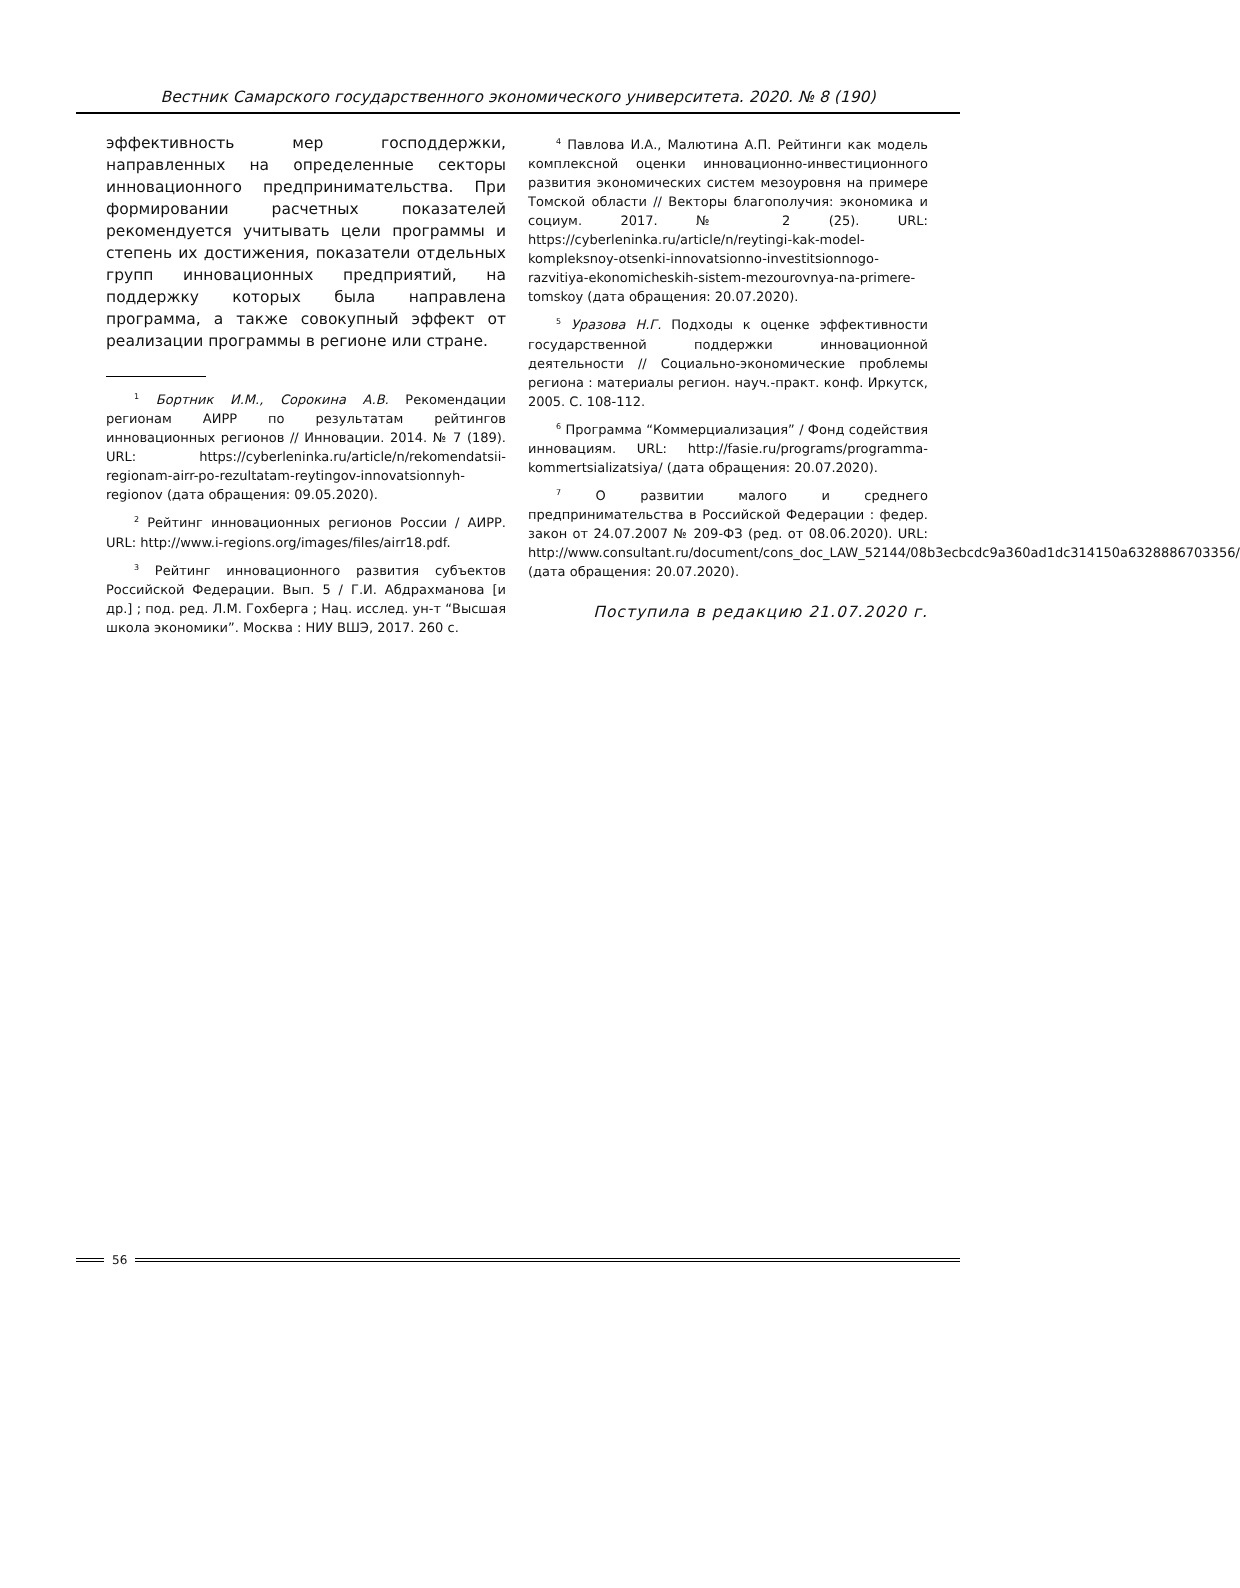Вестник Самарского государственного экономического университета. 2020. № 8 (190)
эффективность мер господдержки, направленных на определенные секторы инновационного предпринимательства. При формировании расчетных показателей рекомендуется учитывать цели программы и степень их достижения, показатели отдельных групп инновационных предприятий, на поддержку которых была направлена программа, а также совокупный эффект от реализации программы в регионе или стране.
<sup>1</sup> Бортник И.М., Сорокина А.В. Рекомендации регионам АИРР по результатам рейтингов инновационных регионов // Инновации. 2014. № 7 (189). URL: https://cyberleninka.ru/article/n/rekomendatsii-regionam-airr-po-rezultatam-reytingov-innovatsionnyh-regionov (дата обращения: 09.05.2020).
<sup>2</sup> Рейтинг инновационных регионов России / АИРР. URL: http://www.i-regions.org/images/files/airr18.pdf.
<sup>3</sup> Рейтинг инновационного развития субъектов Российской Федерации. Вып. 5 / Г.И. Абдрахманова [и др.] ; под. ред. Л.М. Гохберга ; Нац. исслед. ун-т “Высшая школа экономики”. Москва : НИУ ВШЭ, 2017. 260 с.
<sup>4</sup> Павлова И.А., Малютина А.П. Рейтинги как модель комплексной оценки инновационно-инвестиционного развития экономических систем мезоуровня на примере Томской области // Векторы благополучия: экономика и социум. 2017. № 2 (25). URL: https://cyberleninka.ru/article/n/reytingi-kak-model-kompleksnoy-otsenki-innovatsionno-investitsionnogo-razvitiya-ekonomicheskih-sistem-mezourovnya-na-primere-tomskoy (дата обращения: 20.07.2020).
<sup>5</sup> Уразова Н.Г. Подходы к оценке эффективности государственной поддержки инновационной деятельности // Социально-экономические проблемы региона : материалы регион. науч.-практ. конф. Иркутск, 2005. С. 108-112.
<sup>6</sup> Программа “Коммерциализация” / Фонд содействия инновациям. URL: http://fasie.ru/programs/programma-kommertsializatsiya/ (дата обращения: 20.07.2020).
<sup>7</sup> О развитии малого и среднего предпринимательства в Российской Федерации : федер. закон от 24.07.2007 № 209-ФЗ (ред. от 08.06.2020). URL: http://www.consultant.ru/document/cons_doc_LAW_52144/08b3ecbcdc9a360ad1dc314150a6328886703356/ (дата обращения: 20.07.2020).
Поступила в редакцию 21.07.2020 г.
56